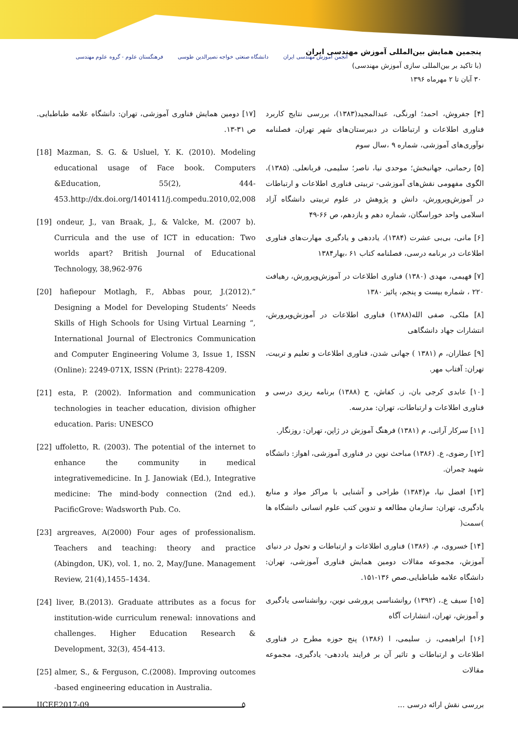پنجمین همایش بین‌المللی آموزش مهندسی ایران
(با تاکید بر بین‌المللی سازی آموزش مهندسی)
۳۰ آبان تا ۲ مهرماه ۱۳۹۶
انجمن آموزش مهندسی ایران دانشگاه صنعتی خواجه نصیرالدین طوسی فرهنگستان علوم - گروه علوم مهندسی
[۴] جفروش، احمد؛ اورنگی، عبدالمجید(۱۳۸۳)، بررسی نتایج کاربرد فناوری اطلاعات و ارتباطات در دبیرستان‌های شهر تهران، فصلنامه نوآوری‌های آموزشی، شماره ۹ ،سال سوم
[۵] رحمانی، جهانبخش؛ موحدی نیا، ناصر؛ سلیمی، قربانعلی. (۱۳۸۵)، الگوی مفهومی نقش‌های آموزشی- تربیتی فناوری اطلاعات و ارتباطات در آموزش‌وپرورش، دانش و پژوهش در علوم تربیتی دانشگاه آزاد اسلامی واحد خوراسگان، شماره دهم و یازدهم، ص ۶۶-۴۹
[۶] مانی، بی‌بی عشرت (۱۳۸۴)، یاددهی و یادگیری مهارت‌های فناوری اطلاعات در برنامه درسی، فصلنامه کتاب ۶۱ ،بهار۱۳۸۴
[۷] فهیمی، مهدی (۱۳۸۰) فناوری اطلاعات در آموزش‌وپرورش، رهیافت ۲۲۰ ، شماره بیست و پنجم، پائیز ۱۳۸۰
[۸] ملکی، صفی الله(۱۳۸۸) فناوری اطلاعات در آموزش‌وپرورش، انتشارات جهاد دانشگاهی
[۹] عطاران، م (۱۳۸۱ ) جهانی شدن، فناوری اطلاعات و تعلیم و تربیت، تهران: آفتاب مهر.
[۱۰] عابدی کرجی بان، ز. کفاش، ح (۱۳۸۸) برنامه ریزی درسی و فناوری اطلاعات و ارتباطات، تهران: مدرسه.
[۱۱] سرکار آرانی، م (۱۳۸۱) فرهنگ آموزش در ژاپن، تهران: روزنگار.
[۱۲] رضوی، ع. (۱۳۸۶) مباحث نوین در فناوری آموزشی، اهواز: دانشگاه شهید چمران.
[۱۳] افضل نیا، م(۱۳۸۴) طراحی و آشنایی با مراکز مواد و منابع یادگیری، تهران: سازمان مطالعه و تدوین کتب علوم انسانی دانشگاه ها )سمت(
[۱۴] خسروی، م. (۱۳۸۶) فناوری اطلاعات و ارتباطات و تحول در دنیای آموزش، مجموعه مقالات دومین همایش فناوری آموزشی، تهران: دانشگاه علامه طباطبایی.صص ۱۳۶-۱۵۱.
[۱۵] سیف ع.، (۱۳۹۲) روانشناسی پرورشی نوین، روانشناسی یادگیری و آموزش، تهران، انتشارات آگاه
[۱۶] ابراهیمی، ز. سلیمی، ا (۱۳۸۶) پنج حوزه مطرح در فناوری اطلاعات و ارتباطات و تاثیر آن بر فرایند یاددهی- یادگیری، مجموعه مقالات
[۱۷] دومین همایش فناوری آموزشی، تهران: دانشگاه علامه طباطبایی. ص ۳۱-۱۳.
[18] Mazman, S. G. & Usluel, Y. K. (2010). Modeling educational usage of Face book. Computers &Education, 55(2), 444-453.http://dx.doi.org/1401411/j.compedu.2010,02,008
[19] ondeur, J., van Braak, J., & Valcke, M. (2007 b). Curricula and the use of ICT in education: Two worlds apart? British Journal of Educational Technology, 38,962-976
[20] hafiepour Motlagh, F., Abbas pour, J.(2012).” Designing a Model for Developing Students’ Needs Skills of High Schools for Using Virtual Learning “, International Journal of Electronics Communication and Computer Engineering Volume 3, Issue 1, ISSN (Online): 2249-071X, ISSN (Print): 2278-4209.
[21] esta, P. (2002). Information and communication technologies in teacher education, division ofhigher education. Paris: UNESCO
[22] uffoletto, R. (2003). The potential of the internet to enhance the community in medical integrativemedicine. In J. Janowiak (Ed.), Integrative medicine: The mind-body connection (2nd ed.). PacificGrove: Wadsworth Pub. Co.
[23] argreaves, A(2000) Four ages of professionalism. Teachers and teaching: theory and practice (Abingdon, UK), vol. 1, no. 2, May/June. Management Review, 21(4),1455–1434.
[24] liver, B.(2013). Graduate attributes as a focus for institution-wide curriculum renewal: innovations and challenges. Higher Education Research & Development, 32(3), 454-413.
[25] almer, S., & Ferguson, C.(2008). Improving outcomes -based engineering education in Australia.
IICEE2017-09 ۵ بررسی نقش ارائه درسی ...